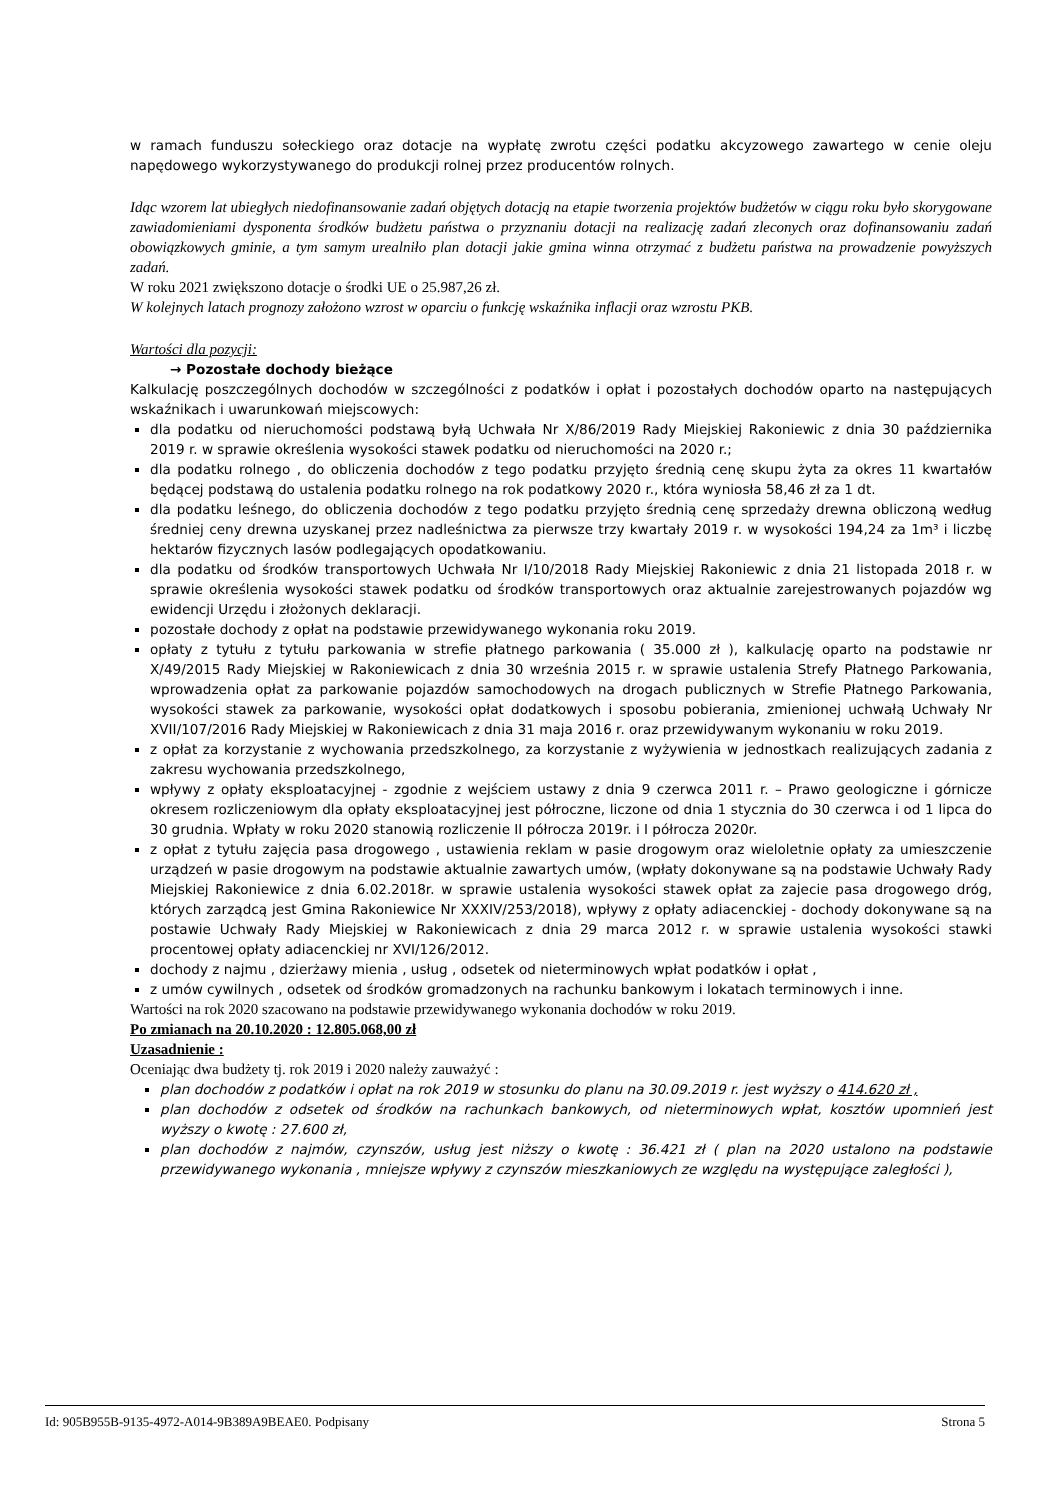w ramach funduszu sołeckiego oraz dotacje na wypłatę zwrotu części podatku akcyzowego zawartego w cenie oleju napędowego wykorzystywanego do produkcji rolnej przez producentów rolnych.
Idąc wzorem lat ubiegłych niedofinansowanie zadań objętych dotacją na etapie tworzenia projektów budżetów w ciągu roku było skorygowane zawiadomieniami dysponenta środków budżetu państwa o przyznaniu dotacji na realizację zadań zleconych oraz dofinansowaniu zadań obowiązkowych gminie, a tym samym urealniło plan dotacji jakie gmina winna otrzymać z budżetu państwa na prowadzenie powyższych zadań.
W roku 2021 zwiększono dotacje o środki UE o 25.987,26 zł.
W kolejnych latach prognozy założono wzrost w oparciu o funkcję wskaźnika inflacji oraz wzrostu PKB.
Wartości dla pozycji:
→ Pozostałe dochody bieżące
Kalkulację poszczególnych dochodów w szczególności z podatków i opłat i pozostałych dochodów oparto na następujących wskaźnikach i uwarunkowań miejscowych:
dla podatku od nieruchomości podstawą byłą Uchwała Nr X/86/2019 Rady Miejskiej Rakoniewic z dnia 30 października 2019 r. w sprawie określenia wysokości stawek podatku od nieruchomości na 2020 r.;
dla podatku rolnego , do obliczenia dochodów z tego podatku przyjęto średnią cenę skupu żyta za okres 11 kwartałów będącej podstawą do ustalenia podatku rolnego na rok podatkowy 2020 r., która wyniosła 58,46 zł za 1 dt.
dla podatku leśnego, do obliczenia dochodów z tego podatku przyjęto średnią cenę sprzedaży drewna obliczoną według średniej ceny drewna uzyskanej przez nadleśnictwa za pierwsze trzy kwartały 2019 r. w wysokości 194,24 za 1m³ i liczbę hektarów fizycznych lasów podlegających opodatkowaniu.
dla podatku od środków transportowych Uchwała Nr I/10/2018 Rady Miejskiej Rakoniewic z dnia 21 listopada 2018 r. w sprawie określenia wysokości stawek podatku od środków transportowych oraz aktualnie zarejestrowanych pojazdów wg ewidencji Urzędu i złożonych deklaracji.
pozostałe dochody z opłat na podstawie przewidywanego wykonania roku 2019.
opłaty z tytułu z tytułu parkowania w strefie płatnego parkowania ( 35.000 zł ), kalkulację oparto na podstawie nr X/49/2015 Rady Miejskiej w Rakoniewicach z dnia 30 września 2015 r. w sprawie ustalenia Strefy Płatnego Parkowania, wprowadzenia opłat za parkowanie pojazdów samochodowych na drogach publicznych w Strefie Płatnego Parkowania, wysokości stawek za parkowanie, wysokości opłat dodatkowych i sposobu pobierania, zmienionej uchwałą Uchwały Nr XVII/107/2016 Rady Miejskiej w Rakoniewicach z dnia 31 maja 2016 r. oraz przewidywanym wykonaniu w roku 2019.
z opłat za korzystanie z wychowania przedszkolnego, za korzystanie z wyżywienia w jednostkach realizujących zadania z zakresu wychowania przedszkolnego,
wpływy z opłaty eksploatacyjnej - zgodnie z wejściem ustawy z dnia 9 czerwca 2011 r. – Prawo geologiczne i górnicze okresem rozliczeniowym dla opłaty eksploatacyjnej jest półroczne, liczone od dnia 1 stycznia do 30 czerwca i od 1 lipca do 30 grudnia. Wpłaty w roku 2020 stanowią rozliczenie II półrocza 2019r. i I półrocza 2020r.
z opłat z tytułu zajęcia pasa drogowego , ustawienia reklam w pasie drogowym oraz wieloletnie opłaty za umieszczenie urządzeń w pasie drogowym na podstawie aktualnie zawartych umów, (wpłaty dokonywane są na podstawie Uchwały Rady Miejskiej Rakoniewice z dnia 6.02.2018r. w sprawie ustalenia wysokości stawek opłat za zajecie pasa drogowego dróg, których zarządcą jest Gmina Rakoniewice Nr XXXIV/253/2018), wpływy z opłaty adiacenckiej - dochody dokonywane są na postawie Uchwały Rady Miejskiej w Rakoniewicach z dnia 29 marca 2012 r. w sprawie ustalenia wysokości stawki procentowej opłaty adiacenckiej nr XVI/126/2012.
dochody z najmu , dzierżawy mienia , usług , odsetek od nieterminowych wpłat podatków i opłat ,
z umów cywilnych , odsetek od środków gromadzonych na rachunku bankowym i lokatach terminowych i inne.
Wartości na rok 2020 szacowano na podstawie przewidywanego wykonania dochodów w roku 2019.
Po zmianach na 20.10.2020 : 12.805.068,00 zł
Uzasadnienie :
Oceniając dwa budżety tj. rok 2019 i 2020 należy zauważyć :
plan dochodów z podatków i opłat na rok 2019 w stosunku do planu na 30.09.2019 r. jest wyższy o 414.620 zł ,
plan dochodów z odsetek od środków na rachunkach bankowych, od nieterminowych wpłat, kosztów upomnień jest wyższy o kwotę : 27.600 zł,
plan dochodów z najmów, czynszów, usług jest niższy o kwotę : 36.421 zł ( plan na 2020 ustalono na podstawie przewidywanego wykonania , mniejsze wpływy z czynszów mieszkaniowych ze względu na występujące zaległości ),
Id: 905B955B-9135-4972-A014-9B389A9BEAE0. Podpisany Strona 5